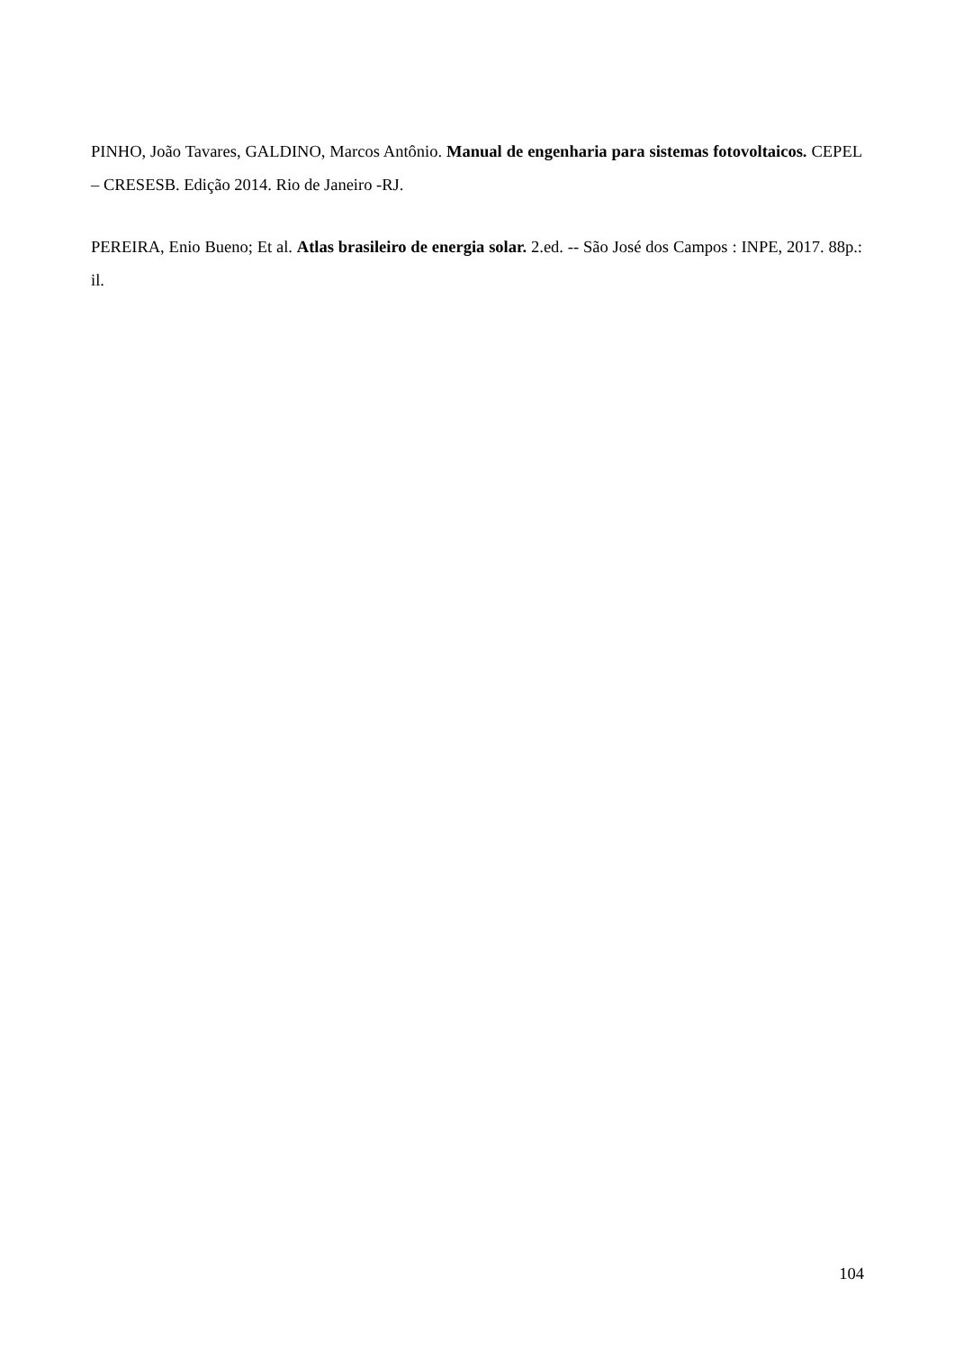PINHO, João Tavares, GALDINO, Marcos Antônio. Manual de engenharia para sistemas fotovoltaicos. CEPEL – CRESESB. Edição 2014. Rio de Janeiro -RJ.
PEREIRA, Enio Bueno; Et al. Atlas brasileiro de energia solar. 2.ed. -- São José dos Campos : INPE, 2017. 88p.: il.
104